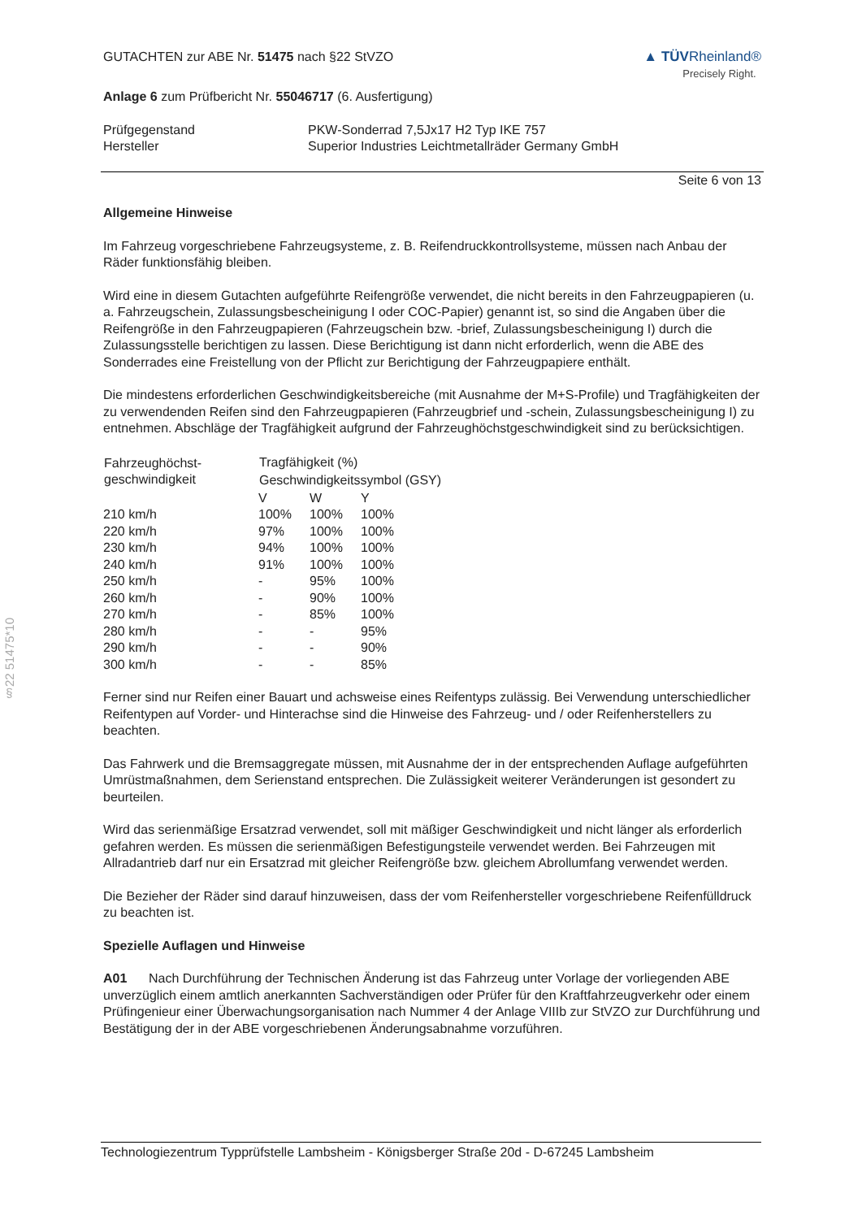§22 51475*10
GUTACHTEN zur ABE Nr. 51475 nach §22 StVZO
▲ TÜVRheinland®
Precisely Right.
Anlage 6 zum Prüfbericht Nr. 55046717 (6. Ausfertigung)
| Prüfgegenstand | PKW-Sonderrad 7,5Jx17 H2 Typ IKE 757 |
| Hersteller | Superior Industries Leichtmetallräder Germany GmbH |
Seite 6 von 13
Allgemeine Hinweise
Im Fahrzeug vorgeschriebene Fahrzeugsysteme, z. B. Reifendruckkontrollsysteme, müssen nach Anbau der Räder funktionsfähig bleiben.
Wird eine in diesem Gutachten aufgeführte Reifengröße verwendet, die nicht bereits in den Fahrzeugpapieren (u. a. Fahrzeugschein, Zulassungsbescheinigung I oder COC-Papier) genannt ist, so sind die Angaben über die Reifengröße in den Fahrzeugpapieren (Fahrzeugschein bzw. -brief, Zulassungsbescheinigung I) durch die Zulassungsstelle berichtigen zu lassen. Diese Berichtigung ist dann nicht erforderlich, wenn die ABE des Sonderrades eine Freistellung von der Pflicht zur Berichtigung der Fahrzeugpapiere enthält.
Die mindestens erforderlichen Geschwindigkeitsbereiche (mit Ausnahme der M+S-Profile) und Tragfähigkeiten der zu verwendenden Reifen sind den Fahrzeugpapieren (Fahrzeugbrief und -schein, Zulassungsbescheinigung I) zu entnehmen. Abschläge der Tragfähigkeit aufgrund der Fahrzeughöchstgeschwindigkeit sind zu berücksichtigen.
| Fahrzeughöchst- geschwindigkeit | Tragfähigkeit (%) | | |
| --- | --- | --- | --- |
| | Geschwindigkeitssymbol (GSY) | | |
| | V | W | Y |
| 210 km/h | 100% | 100% | 100% |
| 220 km/h | 97% | 100% | 100% |
| 230 km/h | 94% | 100% | 100% |
| 240 km/h | 91% | 100% | 100% |
| 250 km/h | - | 95% | 100% |
| 260 km/h | - | 90% | 100% |
| 270 km/h | - | 85% | 100% |
| 280 km/h | - | - | 95% |
| 290 km/h | - | - | 90% |
| 300 km/h | - | - | 85% |
Ferner sind nur Reifen einer Bauart und achsweise eines Reifentyps zulässig. Bei Verwendung unterschiedlicher Reifentypen auf Vorder- und Hinterachse sind die Hinweise des Fahrzeug- und / oder Reifenherstellers zu beachten.
Das Fahrwerk und die Bremsaggregate müssen, mit Ausnahme der in der entsprechenden Auflage aufgeführten Umrüstmaßnahmen, dem Serienstand entsprechen. Die Zulässigkeit weiterer Veränderungen ist gesondert zu beurteilen.
Wird das serienmäßige Ersatzrad verwendet, soll mit mäßiger Geschwindigkeit und nicht länger als erforderlich gefahren werden. Es müssen die serienmäßigen Befestigungsteile verwendet werden. Bei Fahrzeugen mit Allradantrieb darf nur ein Ersatzrad mit gleicher Reifengröße bzw. gleichem Abrollumfang verwendet werden.
Die Bezieher der Räder sind darauf hinzuweisen, dass der vom Reifenhersteller vorgeschriebene Reifenfülldruck zu beachten ist.
Spezielle Auflagen und Hinweise
A01 Nach Durchführung der Technischen Änderung ist das Fahrzeug unter Vorlage der vorliegenden ABE unverzüglich einem amtlich anerkannten Sachverständigen oder Prüfer für den Kraftfahrzeugverkehr oder einem Prüfingenieur einer Überwachungsorganisation nach Nummer 4 der Anlage VIIIb zur StVZO zur Durchführung und Bestätigung der in der ABE vorgeschriebenen Änderungsabnahme vorzuführen.
Technologiezentrum Typprüfstelle Lambsheim - Königsberger Straße 20d - D-67245 Lambsheim